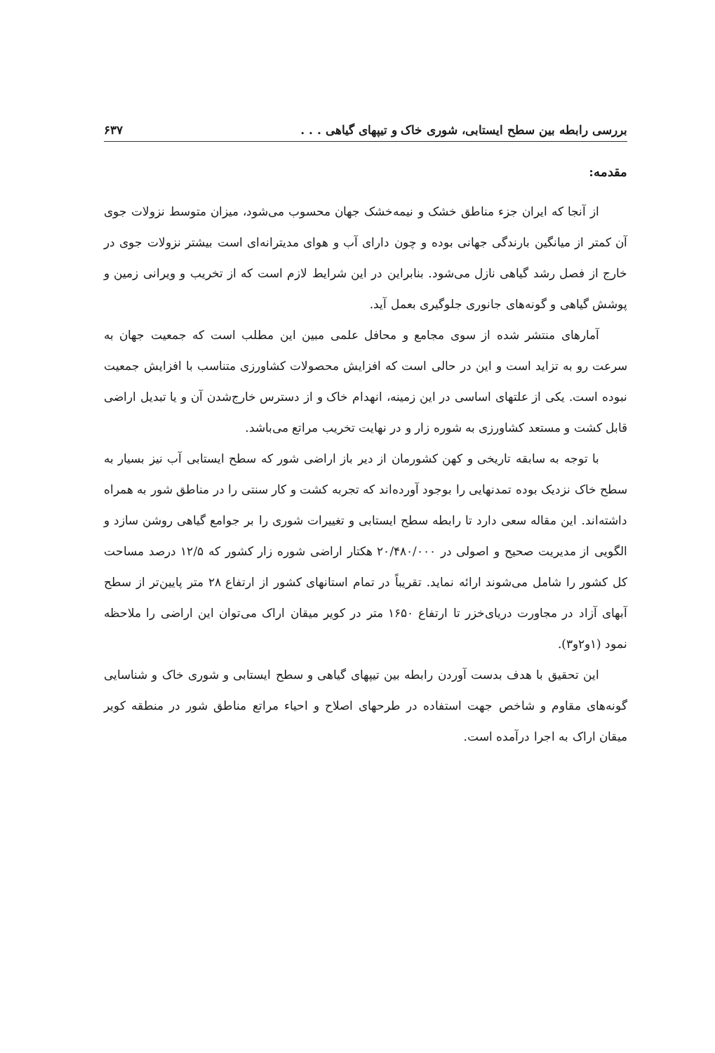بررسی رابطه بین سطح ایستابی، شوری خاک و تیپهای گیاهی . . . ۶۳۷
مقدمه:
از آنجا که ایران جزء مناطق خشک و نیمه‌خشک جهان محسوب می‌شود، میزان متوسط نزولات جوی آن کمتر از میانگین بارندگی جهانی بوده و چون دارای آب و هوای مدیترانه‌ای است بیشتر نزولات جوی در خارج از فصل رشد گیاهی نازل می‌شود. بنابراین در این شرایط لازم است که از تخریب و ویرانی زمین و پوشش گیاهی و گونه‌های جانوری جلوگیری بعمل آید.
آمارهای منتشر شده از سوی مجامع و محافل علمی مبین این مطلب است که جمعیت جهان به سرعت رو به تزاید است و این در حالی است که افزایش محصولات کشاورزی متناسب با افزایش جمعیت نبوده است. یکی از علتهای اساسی در این زمینه، انهدام خاک و از دسترس خارج‌شدن آن و یا تبدیل اراضی قابل کشت و مستعد کشاورزی به شوره زار و در نهایت تخریب مراتع می‌باشد.
با توجه به سابقه تاریخی و کهن کشورمان از دیر باز اراضی شور که سطح ایستابی آب نیز بسیار به سطح خاک نزدیک بوده تمدنهایی را بوجود آورده‌اند که تجربه کشت و کار سنتی را در مناطق شور به همراه داشته‌اند. این مقاله سعی دارد تا رابطه سطح ایستابی و تغییرات شوری را بر جوامع گیاهی روشن سازد و الگویی از مدیریت صحیح و اصولی در ۲۰/۴۸۰/۰۰۰ هکتار اراضی شوره زار کشور که ۱۲/۵ درصد مساحت کل کشور را شامل می‌شوند ارائه نماید. تقریباً در تمام استانهای کشور از ارتفاع ۲۸ متر پایین‌تر از سطح آبهای آزاد در مجاورت دریای‌خزر تا ارتفاع ۱۶۵۰ متر در کویر میقان اراک می‌توان این اراضی را ملاحظه نمود (۱و۲و۳).
این تحقیق با هدف بدست آوردن رابطه بین تیپهای گیاهی و سطح ایستابی و شوری خاک و شناسایی گونه‌های مقاوم و شاخص جهت استفاده در طرحهای اصلاح و احیاء مراتع مناطق شور در منطقه کویر میقان اراک به اجرا درآمده است.